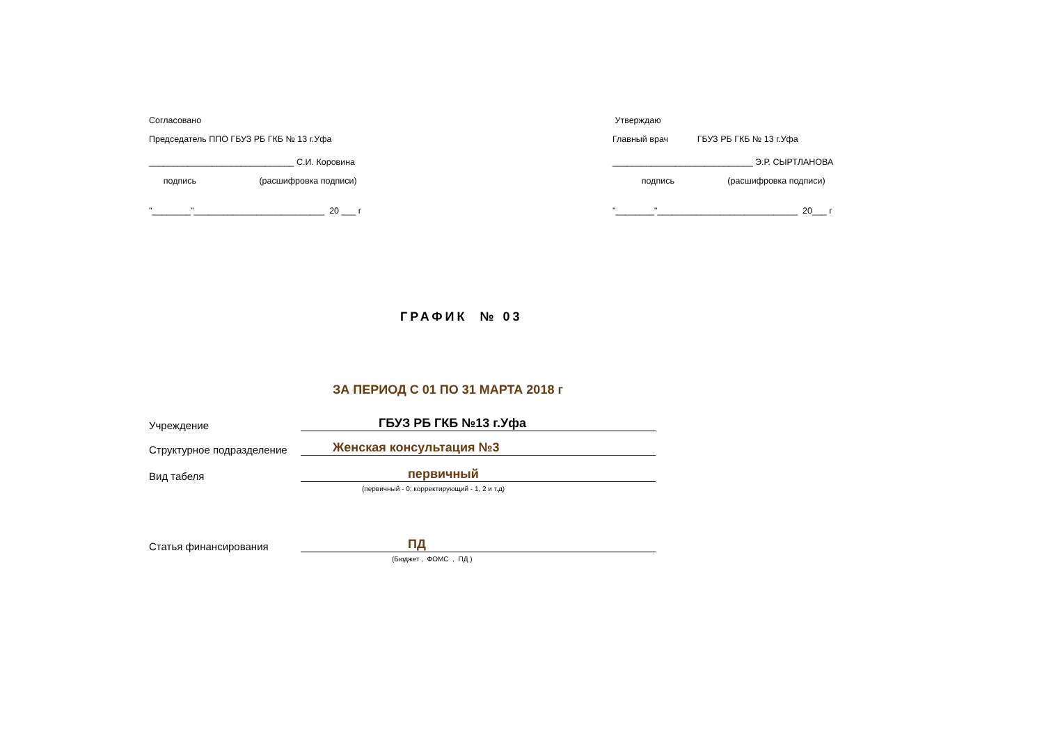Согласовано
Председатель ППО ГБУЗ РБ ГКБ № 13 г.Уфа
______________________________ С.И. Коровина
подпись (расшифровка подписи)
"________"___________________________ 20 ___ г
Утверждаю
Главный врач ГБУЗ РБ ГКБ № 13 г.Уфа
_____________________________ Э.Р. СЫРТЛАНОВА
подпись (расшифровка подписи)
"________"_____________________________ 20___ г
ГРАФИК № 03
ЗА ПЕРИОД С 01 ПО 31 МАРТА 2018 г
Учреждение ГБУЗ РБ ГКБ №13 г.Уфа
Структурное подразделение Женская консультация №3
Вид табеля первичный
(первичный - 0; корректирующий - 1, 2 и т.д)
Статья финансирования ПД
(Бюджет , ФОМС , ПД )